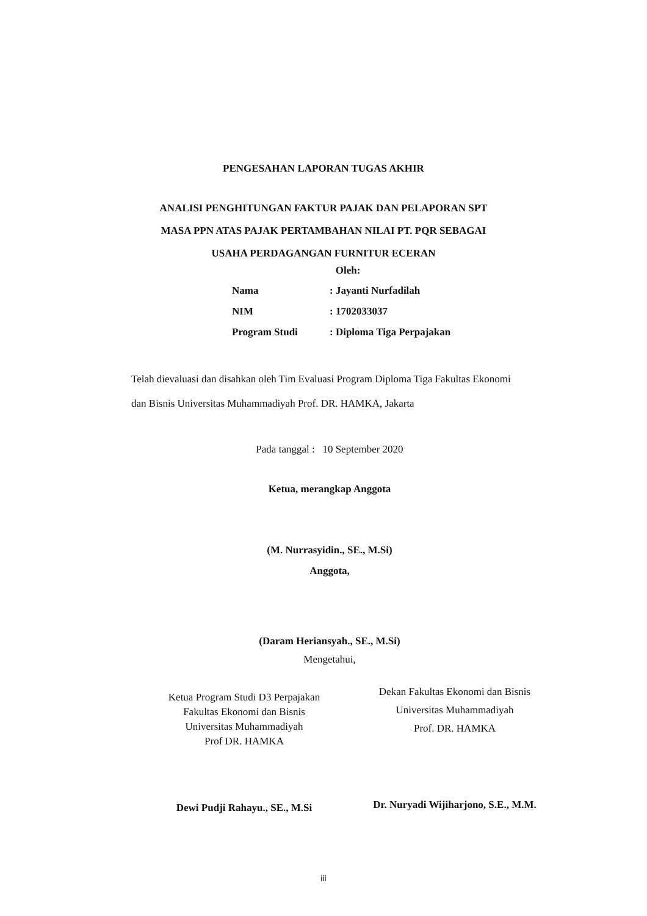PENGESAHAN LAPORAN TUGAS AKHIR
ANALISI PENGHITUNGAN FAKTUR PAJAK DAN PELAPORAN SPT
MASA PPN ATAS PAJAK PERTAMBAHAN NILAI PT. PQR SEBAGAI
USAHA PERDAGANGAN FURNITUR ECERAN
Oleh:
| Nama | : Jayanti Nurfadilah |
| NIM | : 1702033037 |
| Program Studi | : Diploma Tiga Perpajakan |
Telah dievaluasi dan disahkan oleh Tim Evaluasi Program Diploma Tiga Fakultas Ekonomi dan Bisnis Universitas Muhammadiyah Prof. DR. HAMKA, Jakarta
Pada tanggal : 10 September 2020
Ketua, merangkap Anggota
(M. Nurrasyidin., SE., M.Si)
Anggota,
(Daram Heriansyah., SE., M.Si)
Mengetahui,
Ketua Program Studi D3 Perpajakan
Fakultas Ekonomi dan Bisnis
Universitas Muhammadiyah
Prof DR. HAMKA
Dewi Pudji Rahayu., SE., M.Si
Dekan Fakultas Ekonomi dan Bisnis
Universitas Muhammadiyah
Prof. DR. HAMKA
Dr. Nuryadi Wijiharjono, S.E., M.M.
iii